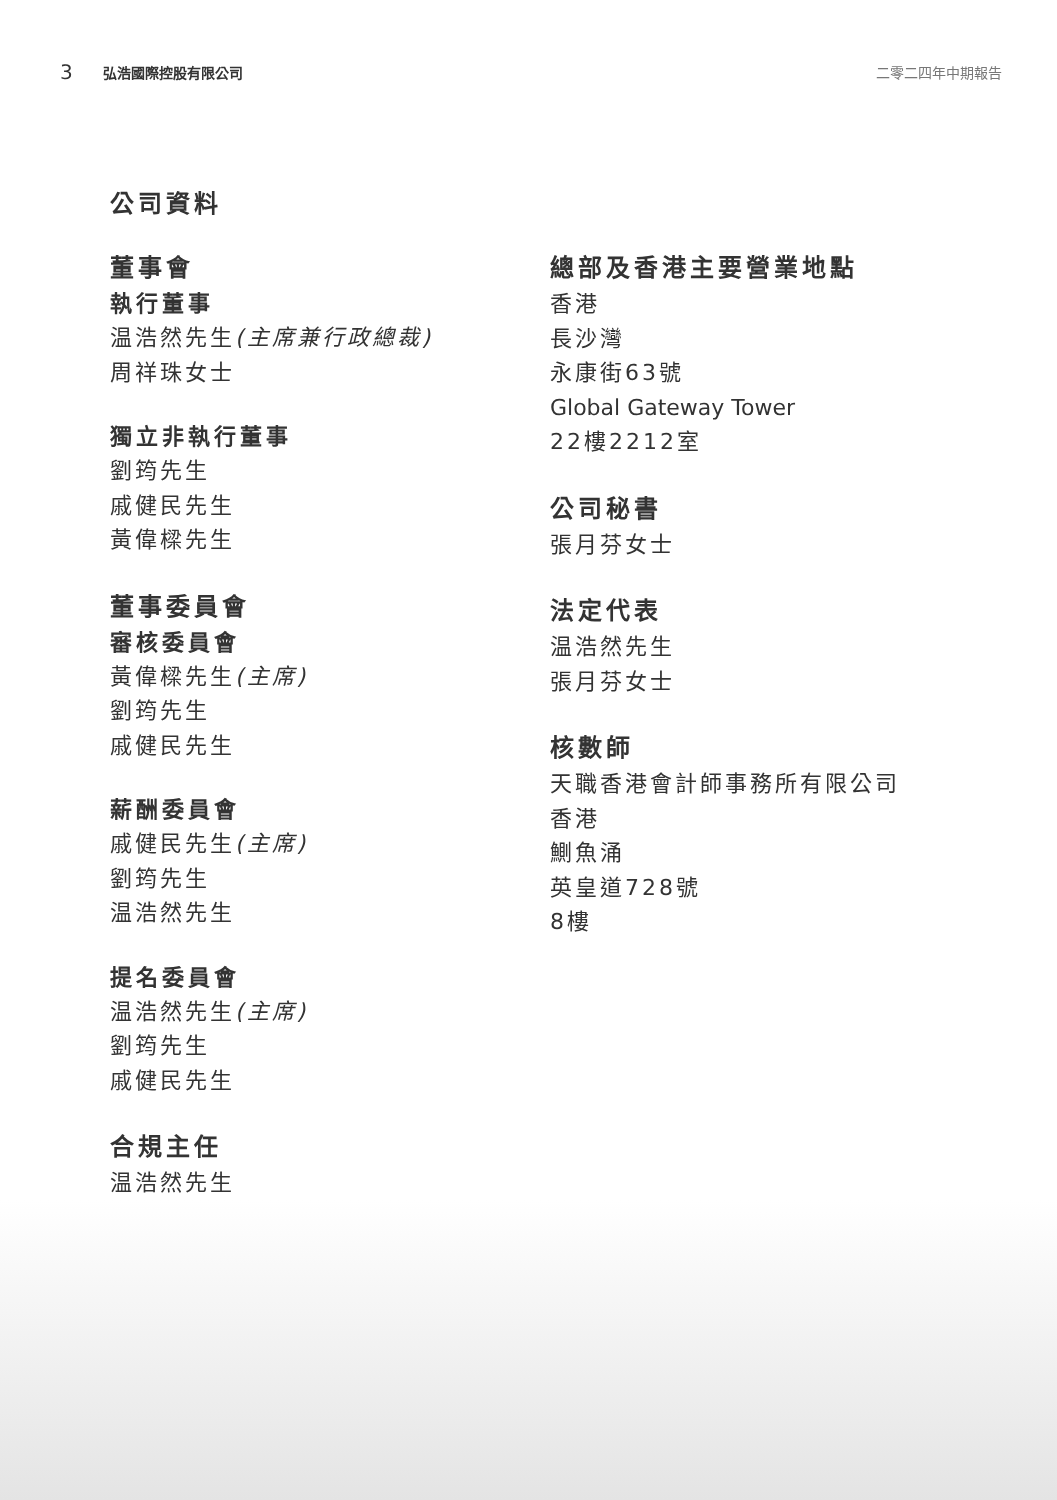3 弘浩國際控股有限公司 二零二四年中期報告
公司資料
董事會
執行董事
温浩然先生(主席兼行政總裁)
周祥珠女士
獨立非執行董事
劉筠先生
戚健民先生
黃偉樑先生
董事委員會
審核委員會
黃偉樑先生(主席)
劉筠先生
戚健民先生
薪酬委員會
戚健民先生(主席)
劉筠先生
温浩然先生
提名委員會
温浩然先生(主席)
劉筠先生
戚健民先生
合規主任
温浩然先生
總部及香港主要營業地點
香港
長沙灣
永康街63號
Global Gateway Tower
22樓2212室
公司秘書
張月芬女士
法定代表
温浩然先生
張月芬女士
核數師
天職香港會計師事務所有限公司
香港
鰂魚涌
英皇道728號
8樓